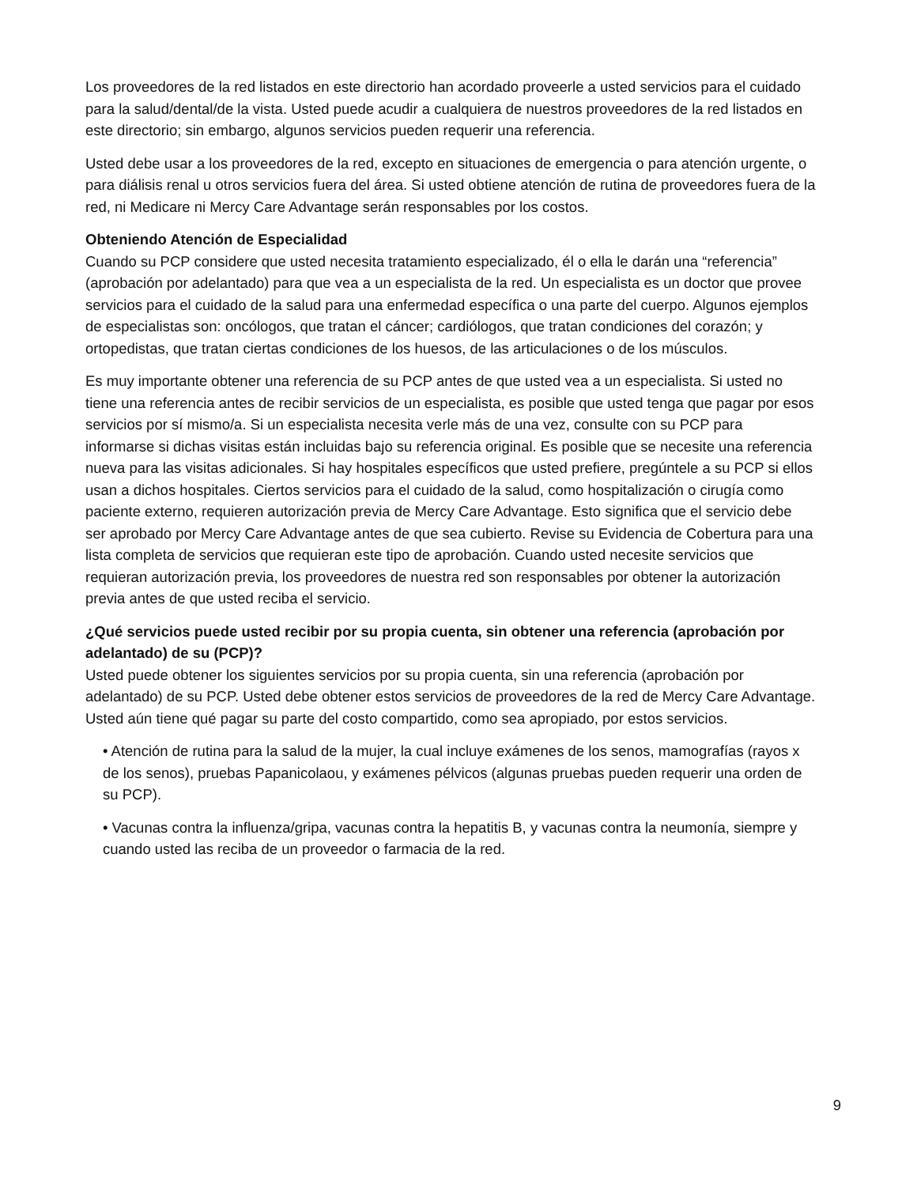Los proveedores de la red listados en este directorio han acordado proveerle a usted servicios para el cuidado para la salud/dental/de la vista. Usted puede acudir a cualquiera de nuestros proveedores de la red listados en este directorio; sin embargo, algunos servicios pueden requerir una referencia.
Usted debe usar a los proveedores de la red, excepto en situaciones de emergencia o para atención urgente, o para diálisis renal u otros servicios fuera del área. Si usted obtiene atención de rutina de proveedores fuera de la red, ni Medicare ni Mercy Care Advantage serán responsables por los costos.
Obteniendo Atención de Especialidad
Cuando su PCP considere que usted necesita tratamiento especializado, él o ella le darán una “referencia” (aprobación por adelantado) para que vea a un especialista de la red. Un especialista es un doctor que provee servicios para el cuidado de la salud para una enfermedad específica o una parte del cuerpo. Algunos ejemplos de especialistas son: oncólogos, que tratan el cáncer; cardiólogos, que tratan condiciones del corazón; y ortopedistas, que tratan ciertas condiciones de los huesos, de las articulaciones o de los músculos.
Es muy importante obtener una referencia de su PCP antes de que usted vea a un especialista. Si usted no tiene una referencia antes de recibir servicios de un especialista, es posible que usted tenga que pagar por esos servicios por sí mismo/a. Si un especialista necesita verle más de una vez, consulte con su PCP para informarse si dichas visitas están incluidas bajo su referencia original. Es posible que se necesite una referencia nueva para las visitas adicionales. Si hay hospitales específicos que usted prefiere, pregúntele a su PCP si ellos usan a dichos hospitales. Ciertos servicios para el cuidado de la salud, como hospitalización o cirugía como paciente externo, requieren autorización previa de Mercy Care Advantage. Esto significa que el servicio debe ser aprobado por Mercy Care Advantage antes de que sea cubierto. Revise su Evidencia de Cobertura para una lista completa de servicios que requieran este tipo de aprobación. Cuando usted necesite servicios que requieran autorización previa, los proveedores de nuestra red son responsables por obtener la autorización previa antes de que usted reciba el servicio.
¿Qué servicios puede usted recibir por su propia cuenta, sin obtener una referencia (aprobación por adelantado) de su (PCP)?
Usted puede obtener los siguientes servicios por su propia cuenta, sin una referencia (aprobación por adelantado) de su PCP. Usted debe obtener estos servicios de proveedores de la red de Mercy Care Advantage. Usted aún tiene qué pagar su parte del costo compartido, como sea apropiado, por estos servicios.
• Atención de rutina para la salud de la mujer, la cual incluye exámenes de los senos, mamografías (rayos x de los senos), pruebas Papanicolaou, y exámenes pélvicos (algunas pruebas pueden requerir una orden de su PCP).
• Vacunas contra la influenza/gripa, vacunas contra la hepatitis B, y vacunas contra la neumonía, siempre y cuando usted las reciba de un proveedor o farmacia de la red.
9